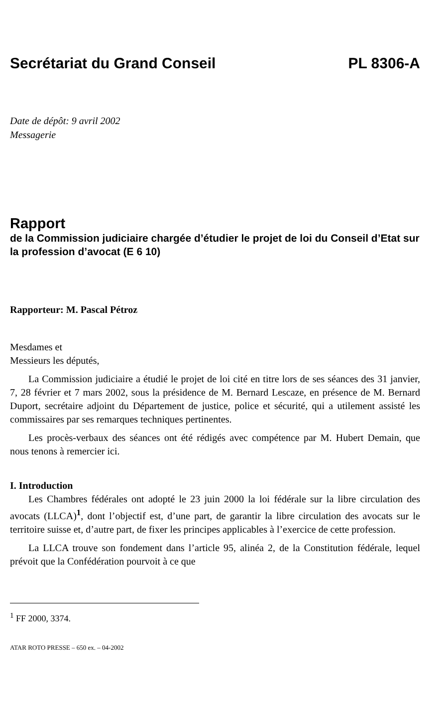Secrétariat du Grand Conseil PL 8306-A
Date de dépôt: 9 avril 2002
Messagerie
Rapport
de la Commission judiciaire chargée d’étudier le projet de loi du Conseil d’Etat sur la profession d’avocat (E 6 10)
Rapporteur: M. Pascal Pétroz
Mesdames et
Messieurs les députés,
La Commission judiciaire a étudié le projet de loi cité en titre lors de ses séances des 31 janvier, 7, 28 février et 7 mars 2002, sous la présidence de M. Bernard Lescaze, en présence de M. Bernard Duport, secrétaire adjoint du Département de justice, police et sécurité, qui a utilement assisté les commissaires par ses remarques techniques pertinentes.
Les procès-verbaux des séances ont été rédigés avec compétence par M. Hubert Demain, que nous tenons à remercier ici.
I. Introduction
Les Chambres fédérales ont adopté le 23 juin 2000 la loi fédérale sur la libre circulation des avocats (LLCA)<sup>1</sup>, dont l’objectif est, d’une part, de garantir la libre circulation des avocats sur le territoire suisse et, d’autre part, de fixer les principes applicables à l’exercice de cette profession.
La LLCA trouve son fondement dans l’article 95, alinéa 2, de la Constitution fédérale, lequel prévoit que la Confédération pourvoit à ce que
<sup>1</sup> FF 2000, 3374.
ATAR ROTO PRESSE – 650 ex. – 04-2002